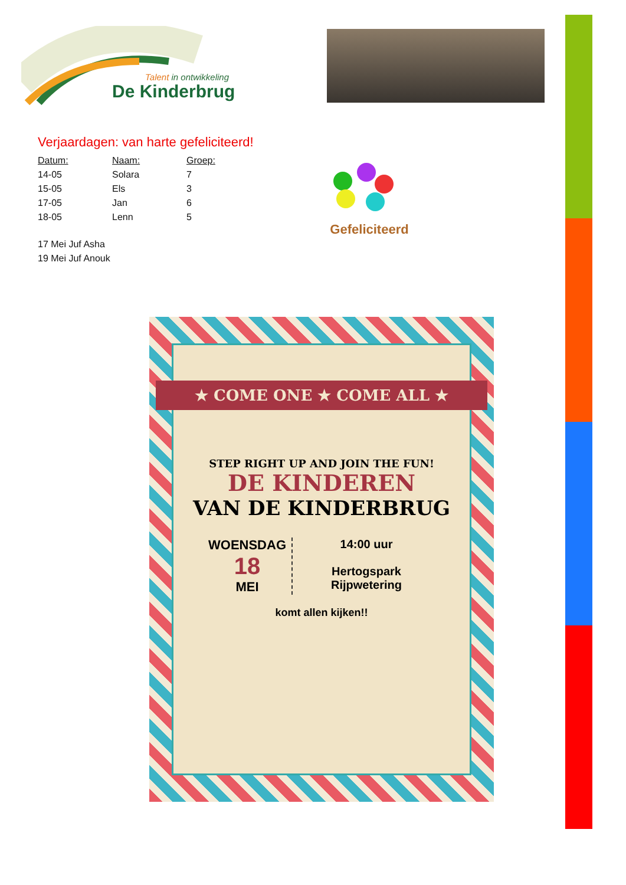Talent in ontwikkeling
De Kinderbrug
Verjaardagen: van harte gefeliciteerd!
| Datum: | Naam: | Groep: |
| --- | --- | --- |
| 14-05 | Solara | 7 |
| 15-05 | Els | 3 |
| 17-05 | Jan | 6 |
| 18-05 | Lenn | 5 |
17 Mei Juf Asha
19 Mei Juf Anouk
Gefeliciteerd
★ COME ONE ★ COME ALL ★
STEP RIGHT UP AND JOIN THE FUN!
DE KINDEREN
VAN DE KINDERBRUG
WOENSDAG
18
MEI
14:00 uur
Hertogspark
Rijpwetering
komt allen kijken!!